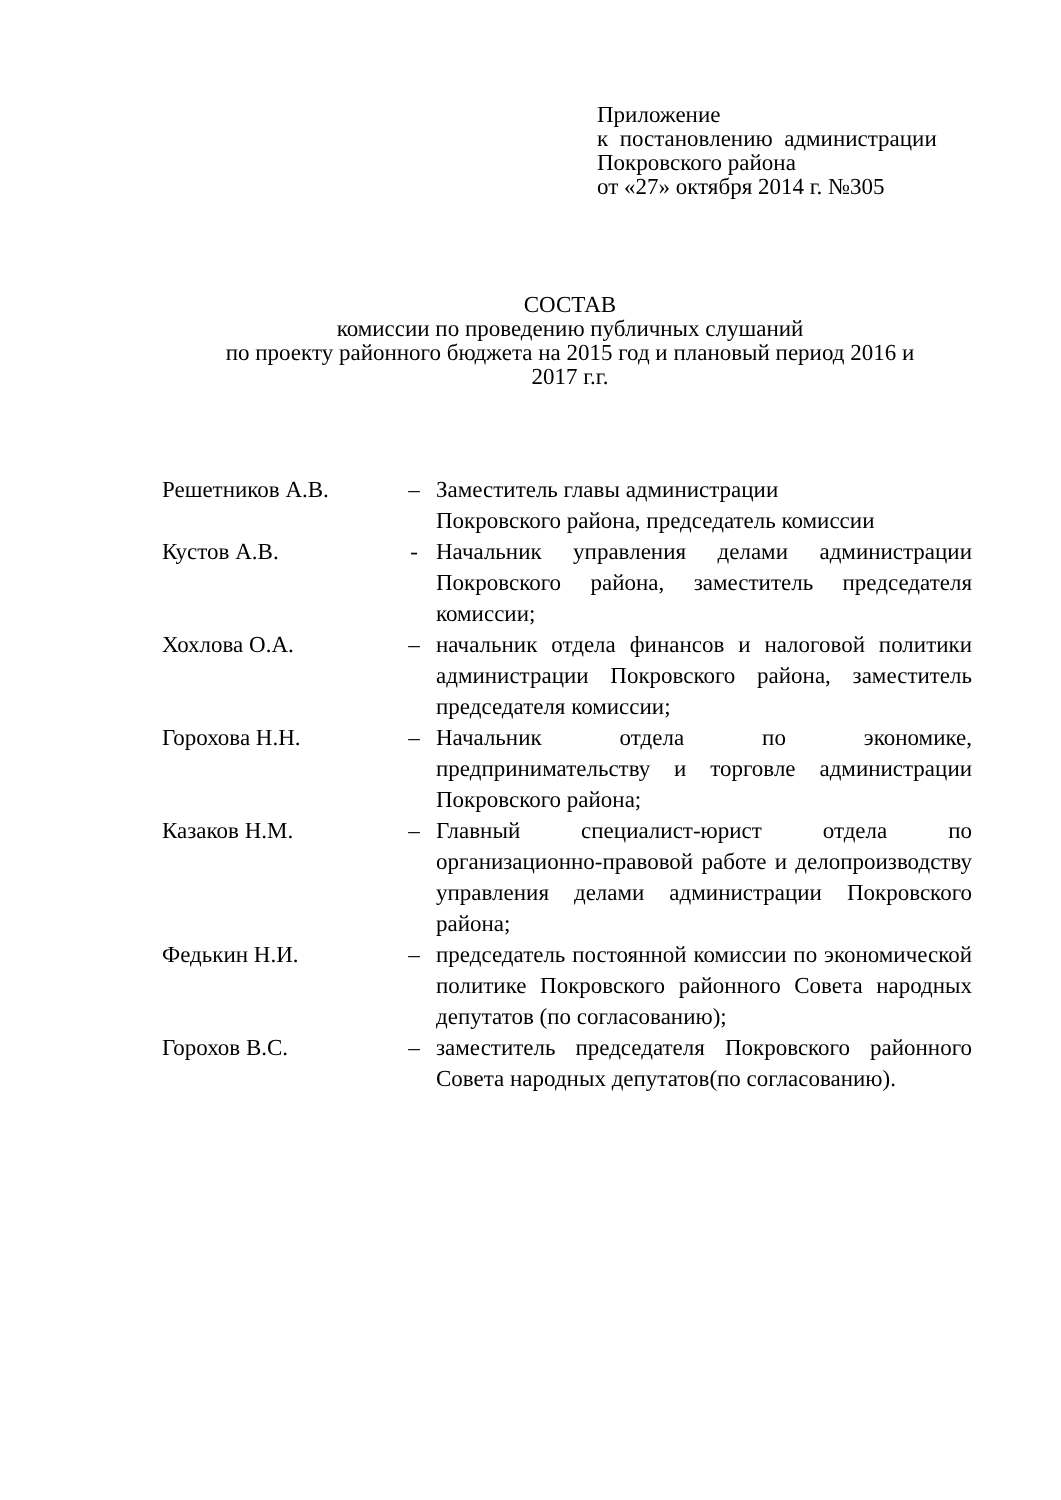Приложение
к постановлению администрации
Покровского района
от «27» октября 2014 г. №305
СОСТАВ
комиссии по проведению публичных слушаний
по проекту районного бюджета на 2015 год и плановый период 2016 и
2017 г.г.
| Решетников А.В. | – | Заместитель главы администрации Покровского района, председатель комиссии |
| Кустов А.В. | - | Начальник управления делами администрации Покровского района, заместитель председателя комиссии; |
| Хохлова О.А. | – | начальник отдела финансов и налоговой политики администрации Покровского района, заместитель председателя комиссии; |
| Горохова Н.Н. | – | Начальник отдела по экономике, предпринимательству и торговле администрации Покровского района; |
| Казаков Н.М. | – | Главный специалист-юрист отдела по организационно-правовой работе и делопроизводству управления делами администрации Покровского района; |
| Федькин Н.И. | – | председатель постоянной комиссии по экономической политике Покровского районного Совета народных депутатов (по согласованию); |
| Горохов В.С. | – | заместитель председателя Покровского районного Совета народных депутатов(по согласованию). |